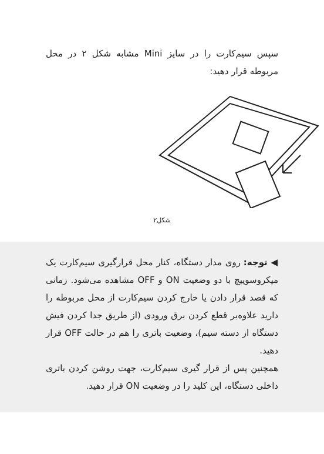سپس سیم‌کارت را در سایز Mini مشابه شکل ۲ در محل مربوطه قرار دهید:
شکل۲
◀ توجه: روی مدار دستگاه، کنار محل قرارگیری سیم‌کارت یک میکروسوییچ با دو وضعیت ON و OFF مشاهده می‌شود. زمانی که قصد قرار دادن یا خارج کردن سیم‌کارت از محل مربوطه را دارید علاوه‌بر قطع کردن برق ورودی (از طریق جدا کردن فیش دستگاه از دسته سیم)، وضعیت باتری را هم در حالت OFF قرار دهید.
همچنین پس از قرار گیری سیم‌کارت، جهت روشن کردن باتری داخلی دستگاه، این کلید را در وضعیت ON قرار دهید.